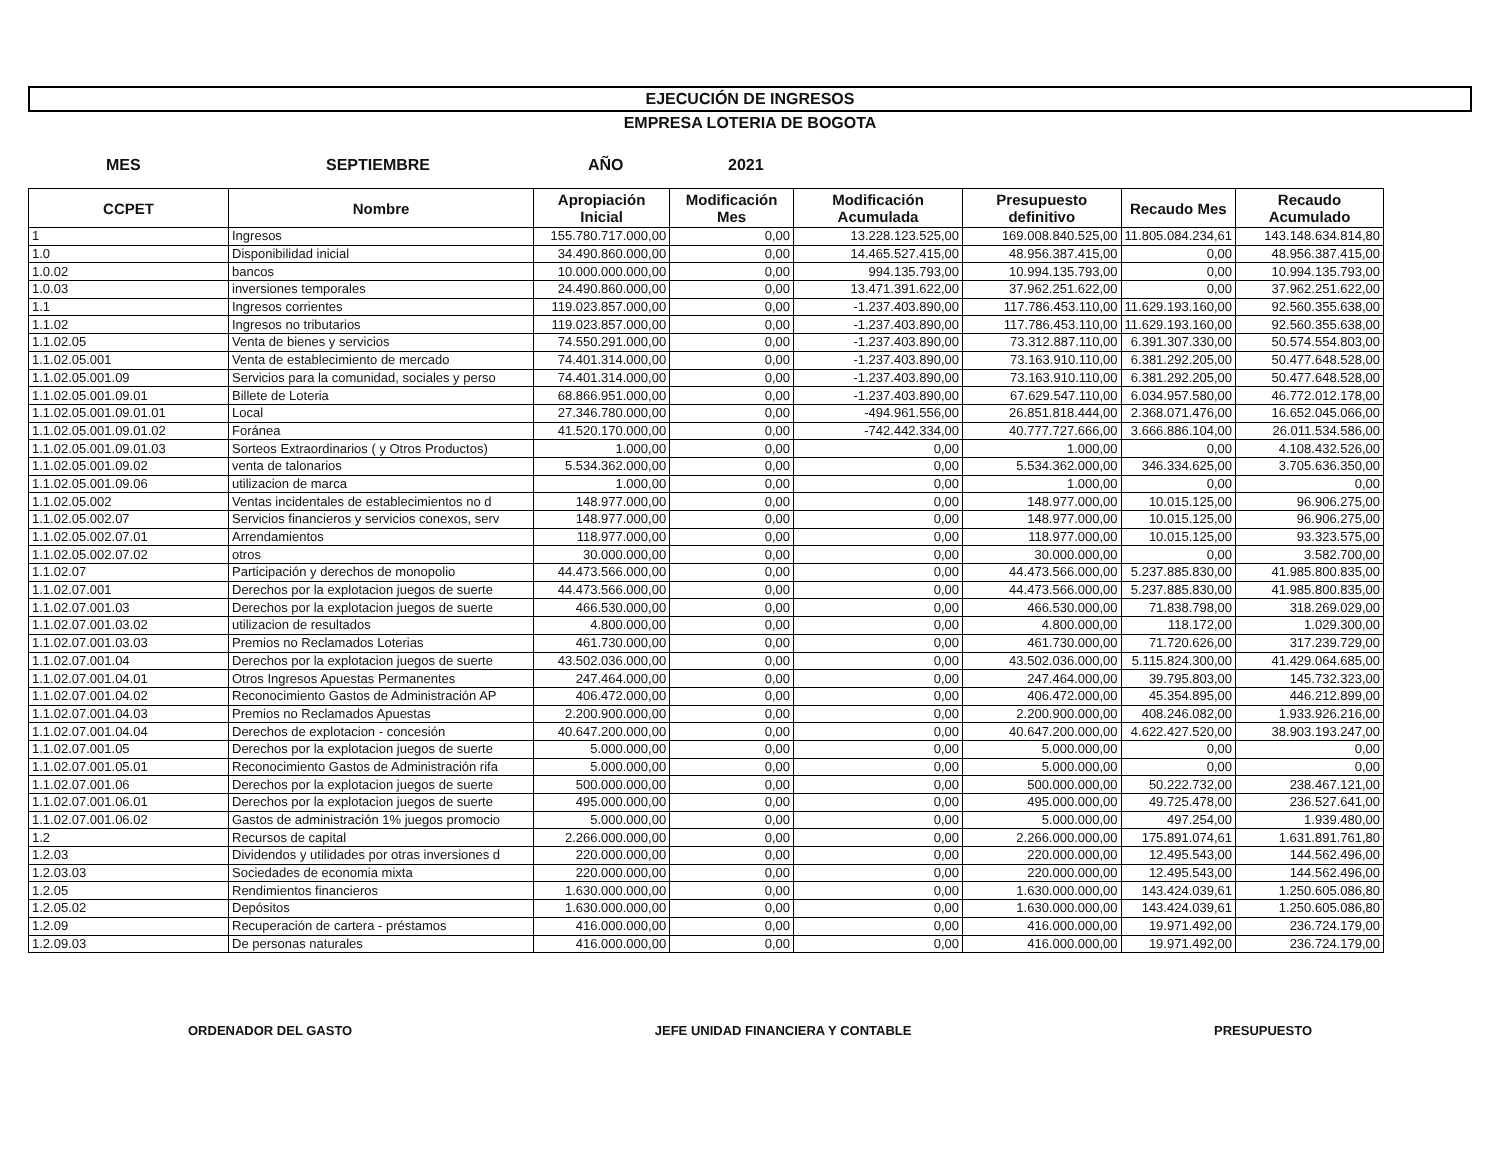EJECUCIÓN DE INGRESOS
EMPRESA LOTERIA DE BOGOTA
MES SEPTIEMBRE AÑO 2021
| CCPET | Nombre | Apropiación Inicial | Modificación Mes | Modificación Acumulada | Presupuesto definitivo | Recaudo Mes | Recaudo Acumulado |
| --- | --- | --- | --- | --- | --- | --- | --- |
| 1 | Ingresos | 155.780.717.000,00 | 0,00 | 13.228.123.525,00 | 169.008.840.525,00 | 11.805.084.234,61 | 143.148.634.814,80 |
| 1.0 | Disponibilidad inicial | 34.490.860.000,00 | 0,00 | 14.465.527.415,00 | 48.956.387.415,00 | 0,00 | 48.956.387.415,00 |
| 1.0.02 | bancos | 10.000.000.000,00 | 0,00 | 994.135.793,00 | 10.994.135.793,00 | 0,00 | 10.994.135.793,00 |
| 1.0.03 | inversiones temporales | 24.490.860.000,00 | 0,00 | 13.471.391.622,00 | 37.962.251.622,00 | 0,00 | 37.962.251.622,00 |
| 1.1 | Ingresos corrientes | 119.023.857.000,00 | 0,00 | -1.237.403.890,00 | 117.786.453.110,00 | 11.629.193.160,00 | 92.560.355.638,00 |
| 1.1.02 | Ingresos no tributarios | 119.023.857.000,00 | 0,00 | -1.237.403.890,00 | 117.786.453.110,00 | 11.629.193.160,00 | 92.560.355.638,00 |
| 1.1.02.05 | Venta de bienes y servicios | 74.550.291.000,00 | 0,00 | -1.237.403.890,00 | 73.312.887.110,00 | 6.391.307.330,00 | 50.574.554.803,00 |
| 1.1.02.05.001 | Venta de establecimiento de mercado | 74.401.314.000,00 | 0,00 | -1.237.403.890,00 | 73.163.910.110,00 | 6.381.292.205,00 | 50.477.648.528,00 |
| 1.1.02.05.001.09 | Servicios para la comunidad, sociales y perso | 74.401.314.000,00 | 0,00 | -1.237.403.890,00 | 73.163.910.110,00 | 6.381.292.205,00 | 50.477.648.528,00 |
| 1.1.02.05.001.09.01 | Billete de Loteria | 68.866.951.000,00 | 0,00 | -1.237.403.890,00 | 67.629.547.110,00 | 6.034.957.580,00 | 46.772.012.178,00 |
| 1.1.02.05.001.09.01.01 | Local | 27.346.780.000,00 | 0,00 | -494.961.556,00 | 26.851.818.444,00 | 2.368.071.476,00 | 16.652.045.066,00 |
| 1.1.02.05.001.09.01.02 | Foránea | 41.520.170.000,00 | 0,00 | -742.442.334,00 | 40.777.727.666,00 | 3.666.886.104,00 | 26.011.534.586,00 |
| 1.1.02.05.001.09.01.03 | Sorteos Extraordinarios ( y Otros Productos) | 1.000,00 | 0,00 | 0,00 | 1.000,00 | 0,00 | 4.108.432.526,00 |
| 1.1.02.05.001.09.02 | venta de talonarios | 5.534.362.000,00 | 0,00 | 0,00 | 5.534.362.000,00 | 346.334.625,00 | 3.705.636.350,00 |
| 1.1.02.05.001.09.06 | utilizacion de marca | 1.000,00 | 0,00 | 0,00 | 1.000,00 | 0,00 | 0,00 |
| 1.1.02.05.002 | Ventas incidentales de establecimientos no d | 148.977.000,00 | 0,00 | 0,00 | 148.977.000,00 | 10.015.125,00 | 96.906.275,00 |
| 1.1.02.05.002.07 | Servicios financieros y servicios conexos, serv | 148.977.000,00 | 0,00 | 0,00 | 148.977.000,00 | 10.015.125,00 | 96.906.275,00 |
| 1.1.02.05.002.07.01 | Arrendamientos | 118.977.000,00 | 0,00 | 0,00 | 118.977.000,00 | 10.015.125,00 | 93.323.575,00 |
| 1.1.02.05.002.07.02 | otros | 30.000.000,00 | 0,00 | 0,00 | 30.000.000,00 | 0,00 | 3.582.700,00 |
| 1.1.02.07 | Participación y derechos de monopolio | 44.473.566.000,00 | 0,00 | 0,00 | 44.473.566.000,00 | 5.237.885.830,00 | 41.985.800.835,00 |
| 1.1.02.07.001 | Derechos por la explotacion juegos de suerte | 44.473.566.000,00 | 0,00 | 0,00 | 44.473.566.000,00 | 5.237.885.830,00 | 41.985.800.835,00 |
| 1.1.02.07.001.03 | Derechos por la explotacion juegos de suerte | 466.530.000,00 | 0,00 | 0,00 | 466.530.000,00 | 71.838.798,00 | 318.269.029,00 |
| 1.1.02.07.001.03.02 | utilizacion de resultados | 4.800.000,00 | 0,00 | 0,00 | 4.800.000,00 | 118.172,00 | 1.029.300,00 |
| 1.1.02.07.001.03.03 | Premios no Reclamados Loterias | 461.730.000,00 | 0,00 | 0,00 | 461.730.000,00 | 71.720.626,00 | 317.239.729,00 |
| 1.1.02.07.001.04 | Derechos por la explotacion juegos de suerte | 43.502.036.000,00 | 0,00 | 0,00 | 43.502.036.000,00 | 5.115.824.300,00 | 41.429.064.685,00 |
| 1.1.02.07.001.04.01 | Otros Ingresos Apuestas Permanentes | 247.464.000,00 | 0,00 | 0,00 | 247.464.000,00 | 39.795.803,00 | 145.732.323,00 |
| 1.1.02.07.001.04.02 | Reconocimiento Gastos de Administración AP | 406.472.000,00 | 0,00 | 0,00 | 406.472.000,00 | 45.354.895,00 | 446.212.899,00 |
| 1.1.02.07.001.04.03 | Premios no Reclamados Apuestas | 2.200.900.000,00 | 0,00 | 0,00 | 2.200.900.000,00 | 408.246.082,00 | 1.933.926.216,00 |
| 1.1.02.07.001.04.04 | Derechos de explotacion - concesión | 40.647.200.000,00 | 0,00 | 0,00 | 40.647.200.000,00 | 4.622.427.520,00 | 38.903.193.247,00 |
| 1.1.02.07.001.05 | Derechos por la explotacion juegos de suerte | 5.000.000,00 | 0,00 | 0,00 | 5.000.000,00 | 0,00 | 0,00 |
| 1.1.02.07.001.05.01 | Reconocimiento Gastos de Administración rifa | 5.000.000,00 | 0,00 | 0,00 | 5.000.000,00 | 0,00 | 0,00 |
| 1.1.02.07.001.06 | Derechos por la explotacion juegos de suerte | 500.000.000,00 | 0,00 | 0,00 | 500.000.000,00 | 50.222.732,00 | 238.467.121,00 |
| 1.1.02.07.001.06.01 | Derechos por la explotacion juegos de suerte | 495.000.000,00 | 0,00 | 0,00 | 495.000.000,00 | 49.725.478,00 | 236.527.641,00 |
| 1.1.02.07.001.06.02 | Gastos de administración 1% juegos promocio | 5.000.000,00 | 0,00 | 0,00 | 5.000.000,00 | 497.254,00 | 1.939.480,00 |
| 1.2 | Recursos de capital | 2.266.000.000,00 | 0,00 | 0,00 | 2.266.000.000,00 | 175.891.074,61 | 1.631.891.761,80 |
| 1.2.03 | Dividendos y utilidades por otras inversiones d | 220.000.000,00 | 0,00 | 0,00 | 220.000.000,00 | 12.495.543,00 | 144.562.496,00 |
| 1.2.03.03 | Sociedades de economia mixta | 220.000.000,00 | 0,00 | 0,00 | 220.000.000,00 | 12.495.543,00 | 144.562.496,00 |
| 1.2.05 | Rendimientos financieros | 1.630.000.000,00 | 0,00 | 0,00 | 1.630.000.000,00 | 143.424.039,61 | 1.250.605.086,80 |
| 1.2.05.02 | Depósitos | 1.630.000.000,00 | 0,00 | 0,00 | 1.630.000.000,00 | 143.424.039,61 | 1.250.605.086,80 |
| 1.2.09 | Recuperación de cartera - préstamos | 416.000.000,00 | 0,00 | 0,00 | 416.000.000,00 | 19.971.492,00 | 236.724.179,00 |
| 1.2.09.03 | De personas naturales | 416.000.000,00 | 0,00 | 0,00 | 416.000.000,00 | 19.971.492,00 | 236.724.179,00 |
ORDENADOR DEL GASTO JEFE UNIDAD FINANCIERA Y CONTABLE PRESUPUESTO